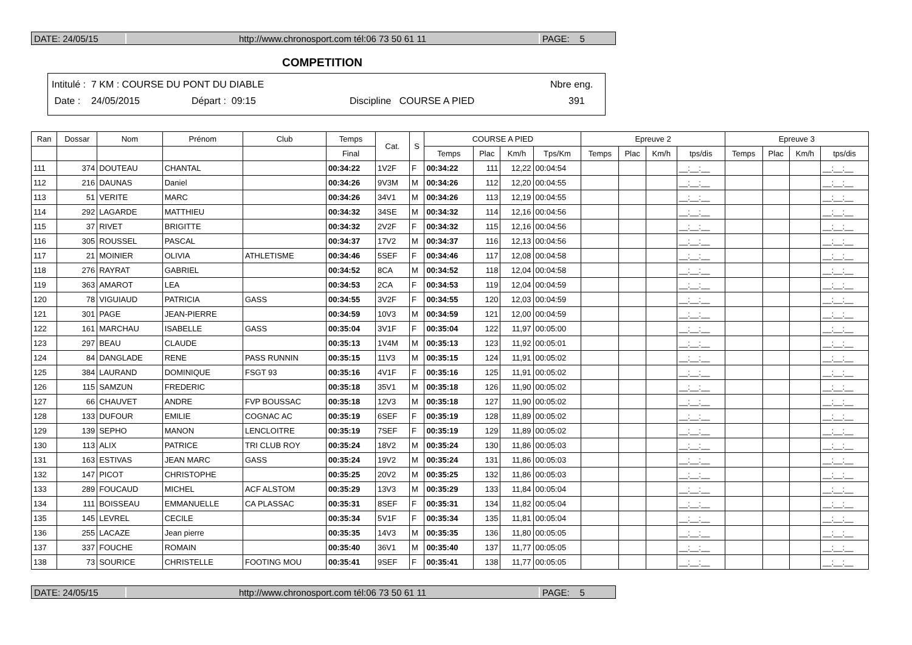DATE: 24/05/15 http://www.chronosport.com tél:06 73 50 61 11 PAGE: 5
COMPETITION
Intitulé : 7 KM : COURSE DU PONT DU DIABLE Nbre eng.
Date : 24/05/2015 Départ : 09:15 Discipline COURSE A PIED 391
| Ran | Dossar | Nom | Prénom | Club | Temps | Cat. | S | COURSE A PIED | | | | Epreuve 2 | | | | Epreuve 3 | | | |
| --- | --- | --- | --- | --- | --- | --- | --- | --- | --- | --- | --- | --- | --- | --- | --- | --- | --- | --- | --- |
| | | | | | Final | | | Temps | Plac | Km/h | Tps/Km | Temps | Plac | Km/h | tps/dis | Temps | Plac | Km/h | tps/dis |
| 111 | 374 | DOUTEAU | CHANTAL | | 00:34:22 | 1V2F | F | 00:34:22 | 111 | 12,22 | 00:04:54 | | | | __:__:__ | | | | __:__:__ |
| 112 | 216 | DAUNAS | Daniel | | 00:34:26 | 9V3M | M | 00:34:26 | 112 | 12,20 | 00:04:55 | | | | __:__:__ | | | | __:__:__ |
| 113 | 51 | VERITE | MARC | | 00:34:26 | 34V1 | M | 00:34:26 | 113 | 12,19 | 00:04:55 | | | | __:__:__ | | | | __:__:__ |
| 114 | 292 | LAGARDE | MATTHIEU | | 00:34:32 | 34SE | M | 00:34:32 | 114 | 12,16 | 00:04:56 | | | | __:__:__ | | | | __:__:__ |
| 115 | 37 | RIVET | BRIGITTE | | 00:34:32 | 2V2F | F | 00:34:32 | 115 | 12,16 | 00:04:56 | | | | __:__:__ | | | | __:__:__ |
| 116 | 305 | ROUSSEL | PASCAL | | 00:34:37 | 17V2 | M | 00:34:37 | 116 | 12,13 | 00:04:56 | | | | __:__:__ | | | | __:__:__ |
| 117 | 21 | MOINIER | OLIVIA | ATHLETISME | 00:34:46 | 5SEF | F | 00:34:46 | 117 | 12,08 | 00:04:58 | | | | __:__:__ | | | | __:__:__ |
| 118 | 276 | RAYRAT | GABRIEL | | 00:34:52 | 8CA | M | 00:34:52 | 118 | 12,04 | 00:04:58 | | | | __:__:__ | | | | __:__:__ |
| 119 | 363 | AMAROT | LEA | | 00:34:53 | 2CA | F | 00:34:53 | 119 | 12,04 | 00:04:59 | | | | __:__:__ | | | | __:__:__ |
| 120 | 78 | VIGUIAUD | PATRICIA | GASS | 00:34:55 | 3V2F | F | 00:34:55 | 120 | 12,03 | 00:04:59 | | | | __:__:__ | | | | __:__:__ |
| 121 | 301 | PAGE | JEAN-PIERRE | | 00:34:59 | 10V3 | M | 00:34:59 | 121 | 12,00 | 00:04:59 | | | | __:__:__ | | | | __:__:__ |
| 122 | 161 | MARCHAU | ISABELLE | GASS | 00:35:04 | 3V1F | F | 00:35:04 | 122 | 11,97 | 00:05:00 | | | | __:__:__ | | | | __:__:__ |
| 123 | 297 | BEAU | CLAUDE | | 00:35:13 | 1V4M | M | 00:35:13 | 123 | 11,92 | 00:05:01 | | | | __:__:__ | | | | __:__:__ |
| 124 | 84 | DANGLADE | RENE | PASS RUNNIN | 00:35:15 | 11V3 | M | 00:35:15 | 124 | 11,91 | 00:05:02 | | | | __:__:__ | | | | __:__:__ |
| 125 | 384 | LAURAND | DOMINIQUE | FSGT 93 | 00:35:16 | 4V1F | F | 00:35:16 | 125 | 11,91 | 00:05:02 | | | | __:__:__ | | | | __:__:__ |
| 126 | 115 | SAMZUN | FREDERIC | | 00:35:18 | 35V1 | M | 00:35:18 | 126 | 11,90 | 00:05:02 | | | | __:__:__ | | | | __:__:__ |
| 127 | 66 | CHAUVET | ANDRE | FVP BOUSSAC | 00:35:18 | 12V3 | M | 00:35:18 | 127 | 11,90 | 00:05:02 | | | | __:__:__ | | | | __:__:__ |
| 128 | 133 | DUFOUR | EMILIE | COGNAC AC | 00:35:19 | 6SEF | F | 00:35:19 | 128 | 11,89 | 00:05:02 | | | | __:__:__ | | | | __:__:__ |
| 129 | 139 | SEPHO | MANON | LENCLOITRE | 00:35:19 | 7SEF | F | 00:35:19 | 129 | 11,89 | 00:05:02 | | | | __:__:__ | | | | __:__:__ |
| 130 | 113 | ALIX | PATRICE | TRI CLUB ROY | 00:35:24 | 18V2 | M | 00:35:24 | 130 | 11,86 | 00:05:03 | | | | __:__:__ | | | | __:__:__ |
| 131 | 163 | ESTIVAS | JEAN MARC | GASS | 00:35:24 | 19V2 | M | 00:35:24 | 131 | 11,86 | 00:05:03 | | | | __:__:__ | | | | __:__:__ |
| 132 | 147 | PICOT | CHRISTOPHE | | 00:35:25 | 20V2 | M | 00:35:25 | 132 | 11,86 | 00:05:03 | | | | __:__:__ | | | | __:__:__ |
| 133 | 289 | FOUCAUD | MICHEL | ACF ALSTOM | 00:35:29 | 13V3 | M | 00:35:29 | 133 | 11,84 | 00:05:04 | | | | __:__:__ | | | | __:__:__ |
| 134 | 111 | BOISSEAU | EMMANUELLE | CA PLASSAC | 00:35:31 | 8SEF | F | 00:35:31 | 134 | 11,82 | 00:05:04 | | | | __:__:__ | | | | __:__:__ |
| 135 | 145 | LEVREL | CECILE | | 00:35:34 | 5V1F | F | 00:35:34 | 135 | 11,81 | 00:05:04 | | | | __:__:__ | | | | __:__:__ |
| 136 | 255 | LACAZE | Jean pierre | | 00:35:35 | 14V3 | M | 00:35:35 | 136 | 11,80 | 00:05:05 | | | | __:__:__ | | | | __:__:__ |
| 137 | 337 | FOUCHE | ROMAIN | | 00:35:40 | 36V1 | M | 00:35:40 | 137 | 11,77 | 00:05:05 | | | | __:__:__ | | | | __:__:__ |
| 138 | 73 | SOURICE | CHRISTELLE | FOOTING MOU | 00:35:41 | 9SEF | F | 00:35:41 | 138 | 11,77 | 00:05:05 | | | | __:__:__ | | | | __:__:__ |
DATE: 24/05/15 http://www.chronosport.com tél:06 73 50 61 11 PAGE: 5